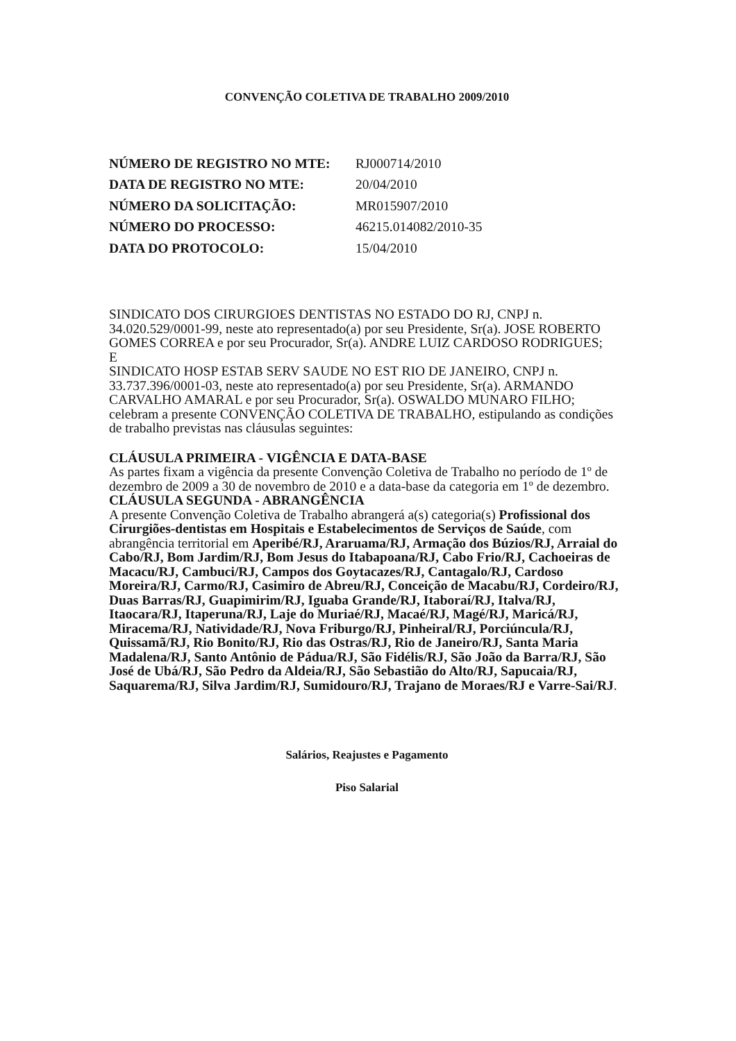CONVENÇÃO COLETIVA DE TRABALHO 2009/2010
| NÚMERO DE REGISTRO NO MTE: | RJ000714/2010 |
| DATA DE REGISTRO NO MTE: | 20/04/2010 |
| NÚMERO DA SOLICITAÇÃO: | MR015907/2010 |
| NÚMERO DO PROCESSO: | 46215.014082/2010-35 |
| DATA DO PROTOCOLO: | 15/04/2010 |
SINDICATO DOS CIRURGIOES DENTISTAS NO ESTADO DO RJ, CNPJ n. 34.020.529/0001-99, neste ato representado(a) por seu Presidente, Sr(a). JOSE ROBERTO GOMES CORREA e por seu Procurador, Sr(a). ANDRE LUIZ CARDOSO RODRIGUES;
E
SINDICATO HOSP ESTAB SERV SAUDE NO EST RIO DE JANEIRO, CNPJ n. 33.737.396/0001-03, neste ato representado(a) por seu Presidente, Sr(a). ARMANDO CARVALHO AMARAL e por seu Procurador, Sr(a). OSWALDO MUNARO FILHO;
celebram a presente CONVENÇÃO COLETIVA DE TRABALHO, estipulando as condições de trabalho previstas nas cláusulas seguintes:
CLÁUSULA PRIMEIRA - VIGÊNCIA E DATA-BASE
As partes fixam a vigência da presente Convenção Coletiva de Trabalho no período de 1º de dezembro de 2009 a 30 de novembro de 2010 e a data-base da categoria em 1º de dezembro.
CLÁUSULA SEGUNDA - ABRANGÊNCIA
A presente Convenção Coletiva de Trabalho abrangerá a(s) categoria(s) Profissional dos Cirurgiões-dentistas em Hospitais e Estabelecimentos de Serviços de Saúde, com abrangência territorial em Aperibé/RJ, Araruama/RJ, Armação dos Búzios/RJ, Arraial do Cabo/RJ, Bom Jardim/RJ, Bom Jesus do Itabapoana/RJ, Cabo Frio/RJ, Cachoeiras de Macacu/RJ, Cambuci/RJ, Campos dos Goytacazes/RJ, Cantagalo/RJ, Cardoso Moreira/RJ, Carmo/RJ, Casimiro de Abreu/RJ, Conceição de Macabu/RJ, Cordeiro/RJ, Duas Barras/RJ, Guapimirim/RJ, Iguaba Grande/RJ, Itaboraí/RJ, Italva/RJ, Itaocara/RJ, Itaperuna/RJ, Laje do Muriaé/RJ, Macaé/RJ, Magé/RJ, Maricá/RJ, Miracema/RJ, Natividade/RJ, Nova Friburgo/RJ, Pinheiral/RJ, Porciúncula/RJ, Quissamã/RJ, Rio Bonito/RJ, Rio das Ostras/RJ, Rio de Janeiro/RJ, Santa Maria Madalena/RJ, Santo Antônio de Pádua/RJ, São Fidélis/RJ, São João da Barra/RJ, São José de Ubá/RJ, São Pedro da Aldeia/RJ, São Sebastião do Alto/RJ, Sapucaia/RJ, Saquarema/RJ, Silva Jardim/RJ, Sumidouro/RJ, Trajano de Moraes/RJ e Varre-Sai/RJ.
Salários, Reajustes e Pagamento
Piso Salarial